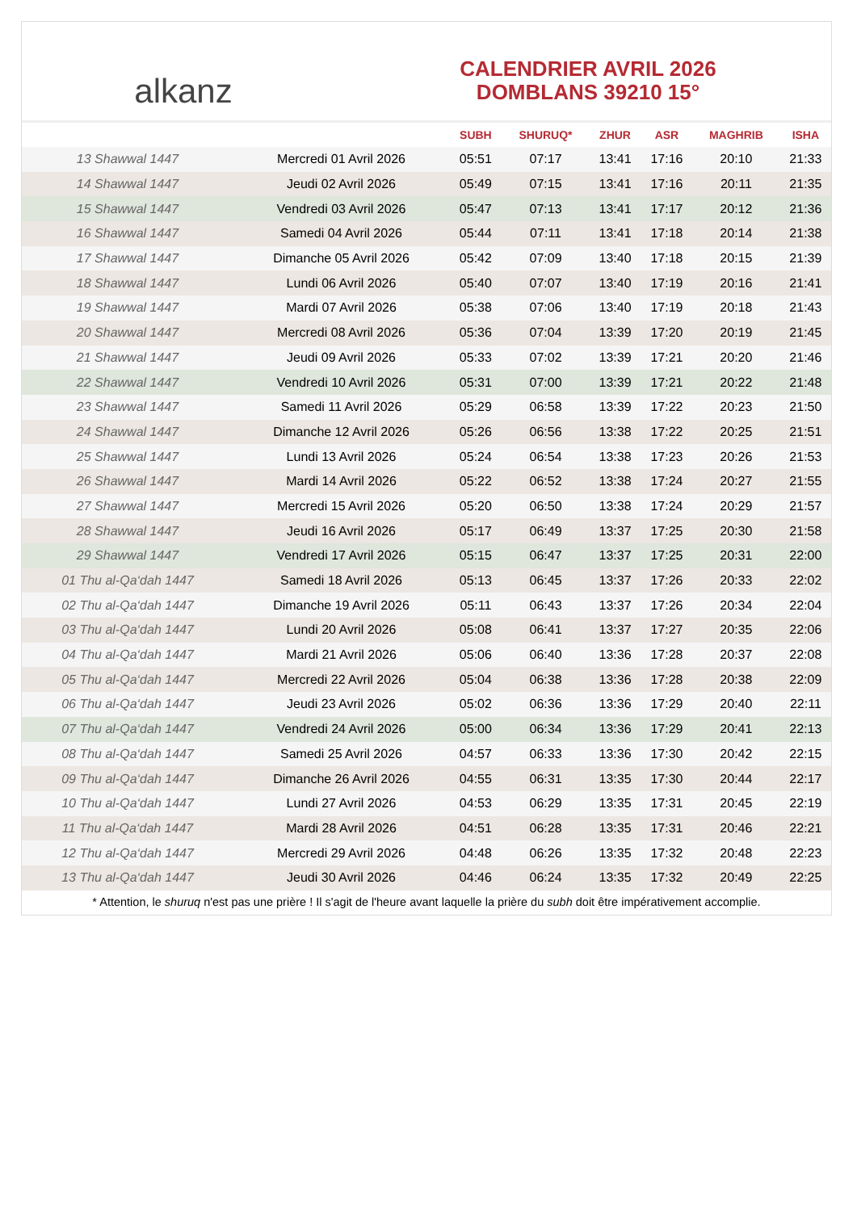alkanz
CALENDRIER AVRIL 2026
DOMBLANS 39210 15°
| | | SUBH | SHURUQ* | ZHUR | ASR | MAGHRIB | ISHA |
| --- | --- | --- | --- | --- | --- | --- | --- |
| 13 Shawwal 1447 | Mercredi 01 Avril 2026 | 05:51 | 07:17 | 13:41 | 17:16 | 20:10 | 21:33 |
| 14 Shawwal 1447 | Jeudi 02 Avril 2026 | 05:49 | 07:15 | 13:41 | 17:16 | 20:11 | 21:35 |
| 15 Shawwal 1447 | Vendredi 03 Avril 2026 | 05:47 | 07:13 | 13:41 | 17:17 | 20:12 | 21:36 |
| 16 Shawwal 1447 | Samedi 04 Avril 2026 | 05:44 | 07:11 | 13:41 | 17:18 | 20:14 | 21:38 |
| 17 Shawwal 1447 | Dimanche 05 Avril 2026 | 05:42 | 07:09 | 13:40 | 17:18 | 20:15 | 21:39 |
| 18 Shawwal 1447 | Lundi 06 Avril 2026 | 05:40 | 07:07 | 13:40 | 17:19 | 20:16 | 21:41 |
| 19 Shawwal 1447 | Mardi 07 Avril 2026 | 05:38 | 07:06 | 13:40 | 17:19 | 20:18 | 21:43 |
| 20 Shawwal 1447 | Mercredi 08 Avril 2026 | 05:36 | 07:04 | 13:39 | 17:20 | 20:19 | 21:45 |
| 21 Shawwal 1447 | Jeudi 09 Avril 2026 | 05:33 | 07:02 | 13:39 | 17:21 | 20:20 | 21:46 |
| 22 Shawwal 1447 | Vendredi 10 Avril 2026 | 05:31 | 07:00 | 13:39 | 17:21 | 20:22 | 21:48 |
| 23 Shawwal 1447 | Samedi 11 Avril 2026 | 05:29 | 06:58 | 13:39 | 17:22 | 20:23 | 21:50 |
| 24 Shawwal 1447 | Dimanche 12 Avril 2026 | 05:26 | 06:56 | 13:38 | 17:22 | 20:25 | 21:51 |
| 25 Shawwal 1447 | Lundi 13 Avril 2026 | 05:24 | 06:54 | 13:38 | 17:23 | 20:26 | 21:53 |
| 26 Shawwal 1447 | Mardi 14 Avril 2026 | 05:22 | 06:52 | 13:38 | 17:24 | 20:27 | 21:55 |
| 27 Shawwal 1447 | Mercredi 15 Avril 2026 | 05:20 | 06:50 | 13:38 | 17:24 | 20:29 | 21:57 |
| 28 Shawwal 1447 | Jeudi 16 Avril 2026 | 05:17 | 06:49 | 13:37 | 17:25 | 20:30 | 21:58 |
| 29 Shawwal 1447 | Vendredi 17 Avril 2026 | 05:15 | 06:47 | 13:37 | 17:25 | 20:31 | 22:00 |
| 01 Thu al-Qa‘dah 1447 | Samedi 18 Avril 2026 | 05:13 | 06:45 | 13:37 | 17:26 | 20:33 | 22:02 |
| 02 Thu al-Qa‘dah 1447 | Dimanche 19 Avril 2026 | 05:11 | 06:43 | 13:37 | 17:26 | 20:34 | 22:04 |
| 03 Thu al-Qa‘dah 1447 | Lundi 20 Avril 2026 | 05:08 | 06:41 | 13:37 | 17:27 | 20:35 | 22:06 |
| 04 Thu al-Qa‘dah 1447 | Mardi 21 Avril 2026 | 05:06 | 06:40 | 13:36 | 17:28 | 20:37 | 22:08 |
| 05 Thu al-Qa‘dah 1447 | Mercredi 22 Avril 2026 | 05:04 | 06:38 | 13:36 | 17:28 | 20:38 | 22:09 |
| 06 Thu al-Qa‘dah 1447 | Jeudi 23 Avril 2026 | 05:02 | 06:36 | 13:36 | 17:29 | 20:40 | 22:11 |
| 07 Thu al-Qa‘dah 1447 | Vendredi 24 Avril 2026 | 05:00 | 06:34 | 13:36 | 17:29 | 20:41 | 22:13 |
| 08 Thu al-Qa‘dah 1447 | Samedi 25 Avril 2026 | 04:57 | 06:33 | 13:36 | 17:30 | 20:42 | 22:15 |
| 09 Thu al-Qa‘dah 1447 | Dimanche 26 Avril 2026 | 04:55 | 06:31 | 13:35 | 17:30 | 20:44 | 22:17 |
| 10 Thu al-Qa‘dah 1447 | Lundi 27 Avril 2026 | 04:53 | 06:29 | 13:35 | 17:31 | 20:45 | 22:19 |
| 11 Thu al-Qa‘dah 1447 | Mardi 28 Avril 2026 | 04:51 | 06:28 | 13:35 | 17:31 | 20:46 | 22:21 |
| 12 Thu al-Qa‘dah 1447 | Mercredi 29 Avril 2026 | 04:48 | 06:26 | 13:35 | 17:32 | 20:48 | 22:23 |
| 13 Thu al-Qa‘dah 1447 | Jeudi 30 Avril 2026 | 04:46 | 06:24 | 13:35 | 17:32 | 20:49 | 22:25 |
* Attention, le shuruq n'est pas une prière ! Il s'agit de l'heure avant laquelle la prière du subh doit être impérativement accomplie.